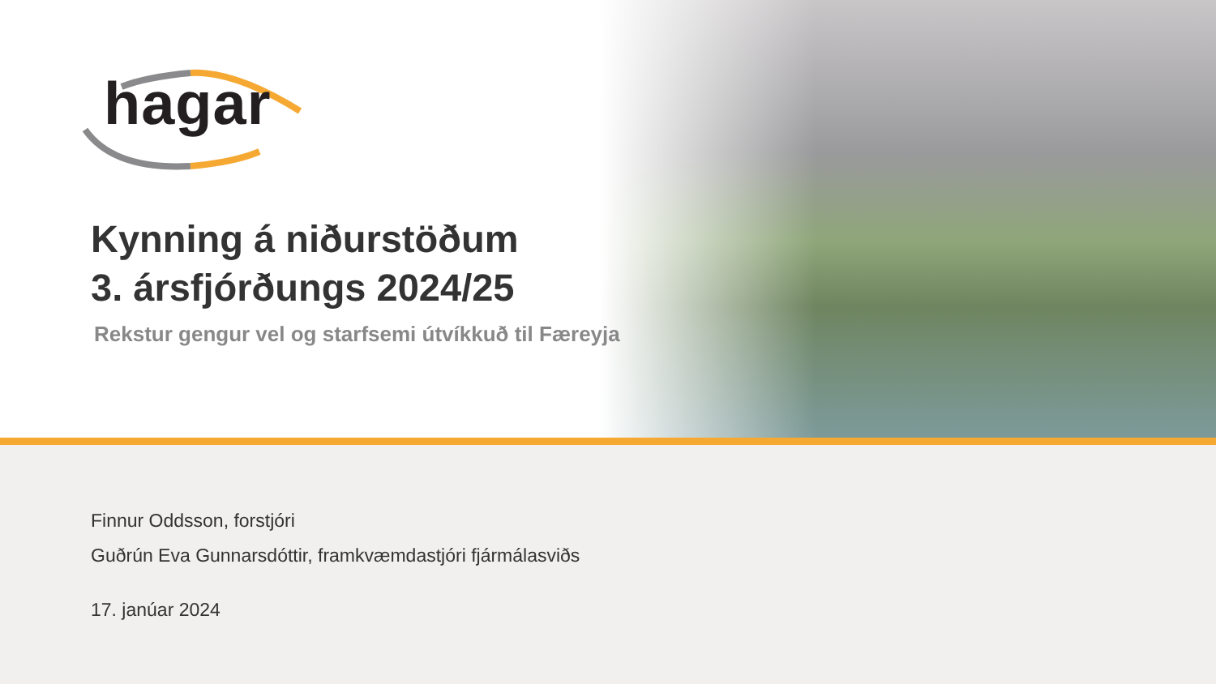hagar
Kynning á niðurstöðum
3. ársfjórðungs 2024/25
Rekstur gengur vel og starfsemi útvíkkuð til Færeyja
Finnur Oddsson, forstjóri
Guðrún Eva Gunnarsdóttir, framkvæmdastjóri fjármálasviðs
17. janúar 2024